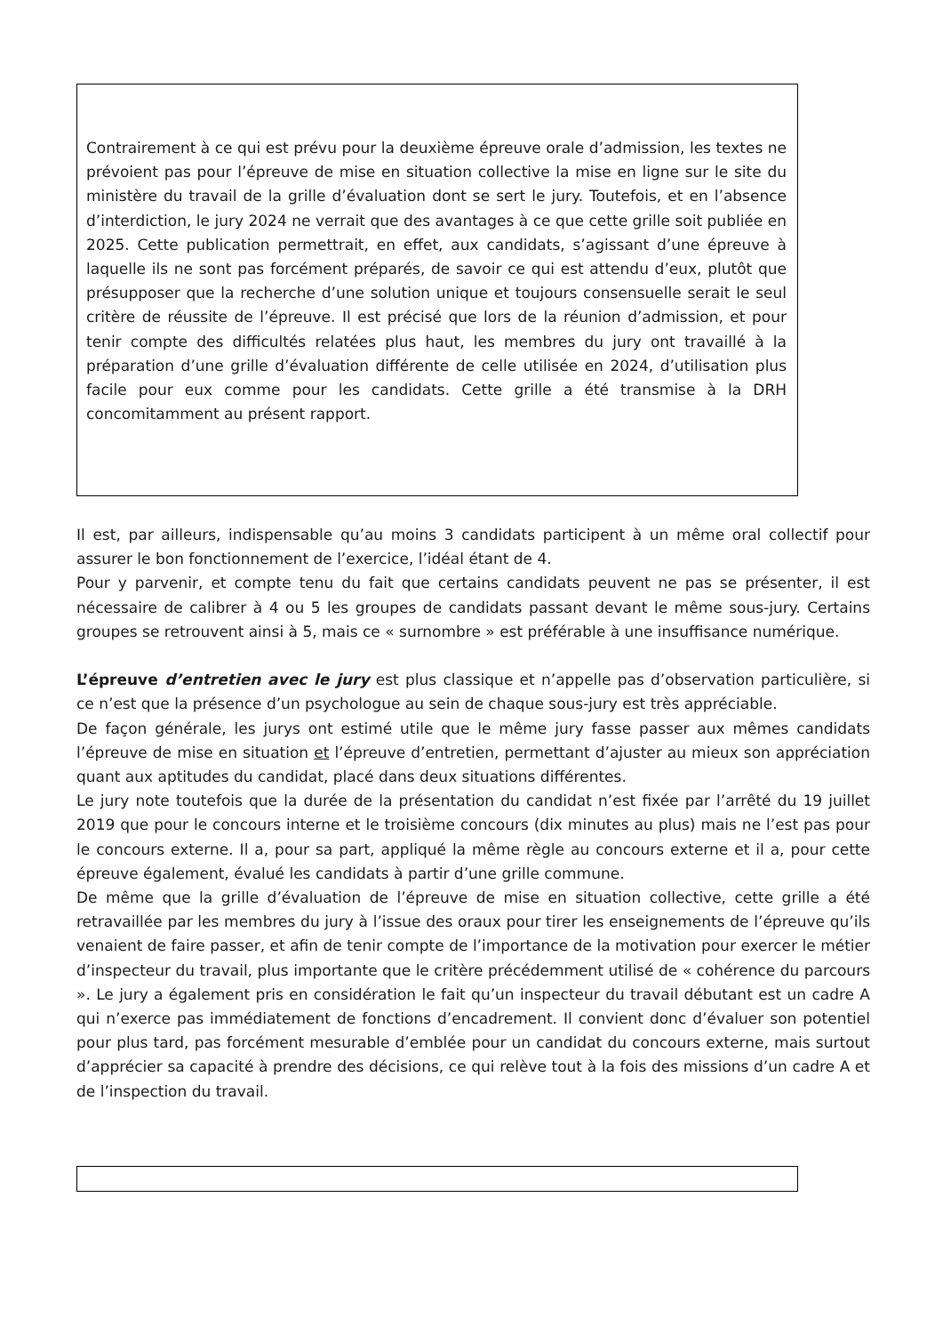Contrairement à ce qui est prévu pour la deuxième épreuve orale d’admission, les textes ne prévoient pas pour l’épreuve de mise en situation collective la mise en ligne sur le site du ministère du travail de la grille d’évaluation dont se sert le jury. Toutefois, et en l’absence d’interdiction, le jury 2024 ne verrait que des avantages à ce que cette grille soit publiée en 2025. Cette publication permettrait, en effet, aux candidats, s’agissant d’une épreuve à laquelle ils ne sont pas forcément préparés, de savoir ce qui est attendu d’eux, plutôt que présupposer que la recherche d’une solution unique et toujours consensuelle serait le seul critère de réussite de l’épreuve. Il est précisé que lors de la réunion d’admission, et pour tenir compte des difficultés relatées plus haut, les membres du jury ont travaillé à la préparation d’une grille d’évaluation différente de celle utilisée en 2024, d’utilisation plus facile pour eux comme pour les candidats. Cette grille a été transmise à la DRH concomitamment au présent rapport.
Il est, par ailleurs, indispensable qu’au moins 3 candidats participent à un même oral collectif pour assurer le bon fonctionnement de l’exercice, l’idéal étant de 4.
Pour y parvenir, et compte tenu du fait que certains candidats peuvent ne pas se présenter, il est nécessaire de calibrer à 4 ou 5 les groupes de candidats passant devant le même sous-jury. Certains groupes se retrouvent ainsi à 5, mais ce « surnombre » est préférable à une insuffisance numérique.
L’épreuve d’entretien avec le jury est plus classique et n’appelle pas d’observation particulière, si ce n’est que la présence d’un psychologue au sein de chaque sous-jury est très appréciable.
De façon générale, les jurys ont estimé utile que le même jury fasse passer aux mêmes candidats l’épreuve de mise en situation et l’épreuve d’entretien, permettant d’ajuster au mieux son appréciation quant aux aptitudes du candidat, placé dans deux situations différentes.
Le jury note toutefois que la durée de la présentation du candidat n’est fixée par l’arrêté du 19 juillet 2019 que pour le concours interne et le troisième concours (dix minutes au plus) mais ne l’est pas pour le concours externe. Il a, pour sa part, appliqué la même règle au concours externe et il a, pour cette épreuve également, évalué les candidats à partir d’une grille commune.
De même que la grille d’évaluation de l’épreuve de mise en situation collective, cette grille a été retravaillée par les membres du jury à l’issue des oraux pour tirer les enseignements de l’épreuve qu’ils venaient de faire passer, et afin de tenir compte de l’importance de la motivation pour exercer le métier d’inspecteur du travail, plus importante que le critère précédemment utilisé de « cohérence du parcours ». Le jury a également pris en considération le fait qu’un inspecteur du travail débutant est un cadre A qui n’exerce pas immédiatement de fonctions d’encadrement. Il convient donc d’évaluer son potentiel pour plus tard, pas forcément mesurable d’emblée pour un candidat du concours externe, mais surtout d’apprécier sa capacité à prendre des décisions, ce qui relève tout à la fois des missions d’un cadre A et de l’inspection du travail.